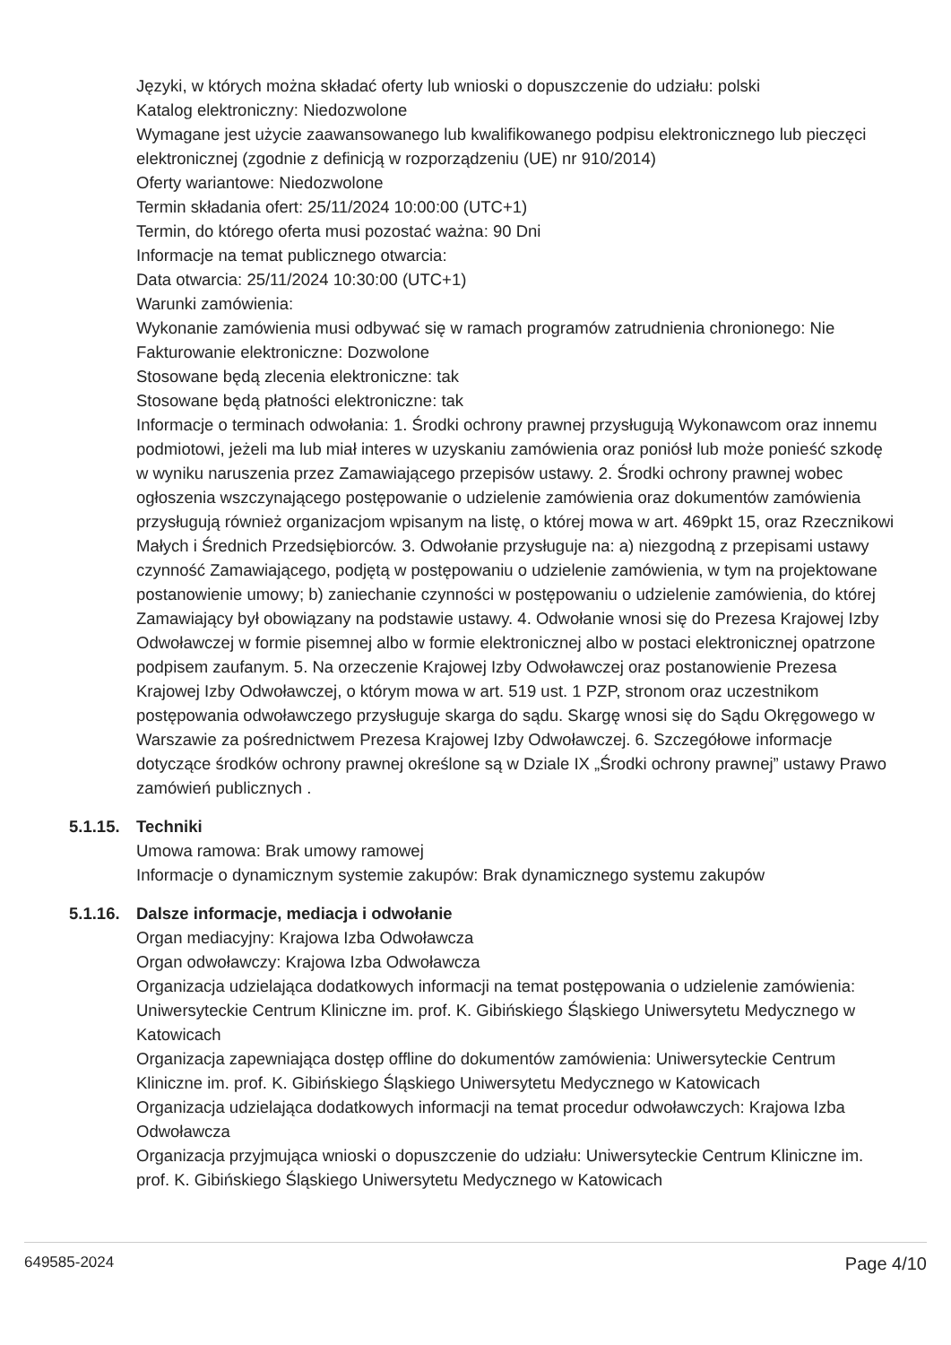Języki, w których można składać oferty lub wnioski o dopuszczenie do udziału: polski
Katalog elektroniczny: Niedozwolone
Wymagane jest użycie zaawansowanego lub kwalifikowanego podpisu elektronicznego lub pieczęci elektronicznej (zgodnie z definicją w rozporządzeniu (UE) nr 910/2014)
Oferty wariantowe: Niedozwolone
Termin składania ofert: 25/11/2024 10:00:00 (UTC+1)
Termin, do którego oferta musi pozostać ważna: 90 Dni
Informacje na temat publicznego otwarcia:
Data otwarcia: 25/11/2024 10:30:00 (UTC+1)
Warunki zamówienia:
Wykonanie zamówienia musi odbywać się w ramach programów zatrudnienia chronionego: Nie
Fakturowanie elektroniczne: Dozwolone
Stosowane będą zlecenia elektroniczne: tak
Stosowane będą płatności elektroniczne: tak
Informacje o terminach odwołania: 1. Środki ochrony prawnej przysługują Wykonawcom oraz innemu podmiotowi, jeżeli ma lub miał interes w uzyskaniu zamówienia oraz poniósł lub może ponieść szkodę w wyniku naruszenia przez Zamawiającego przepisów ustawy. 2. Środki ochrony prawnej wobec ogłoszenia wszczynającego postępowanie o udzielenie zamówienia oraz dokumentów zamówienia przysługują również organizacjom wpisanym na listę, o której mowa w art. 469pkt 15, oraz Rzecznikowi Małych i Średnich Przedsiębiorców. 3. Odwołanie przysługuje na: a) niezgodną z przepisami ustawy czynność Zamawiającego, podjętą w postępowaniu o udzielenie zamówienia, w tym na projektowane postanowienie umowy; b) zaniechanie czynności w postępowaniu o udzielenie zamówienia, do której Zamawiający był obowiązany na podstawie ustawy. 4. Odwołanie wnosi się do Prezesa Krajowej Izby Odwoławczej w formie pisemnej albo w formie elektronicznej albo w postaci elektronicznej opatrzone podpisem zaufanym. 5. Na orzeczenie Krajowej Izby Odwoławczej oraz postanowienie Prezesa Krajowej Izby Odwoławczej, o którym mowa w art. 519 ust. 1 PZP, stronom oraz uczestnikom postępowania odwoławczego przysługuje skarga do sądu. Skargę wnosi się do Sądu Okręgowego w Warszawie za pośrednictwem Prezesa Krajowej Izby Odwoławczej. 6. Szczegółowe informacje dotyczące środków ochrony prawnej określone są w Dziale IX „Środki ochrony prawnej” ustawy Prawo zamówień publicznych .
5.1.15. Techniki
Umowa ramowa: Brak umowy ramowej
Informacje o dynamicznym systemie zakupów: Brak dynamicznego systemu zakupów
5.1.16. Dalsze informacje, mediacja i odwołanie
Organ mediacyjny: Krajowa Izba Odwoławcza
Organ odwoławczy: Krajowa Izba Odwoławcza
Organizacja udzielająca dodatkowych informacji na temat postępowania o udzielenie zamówienia: Uniwersyteckie Centrum Kliniczne im. prof. K. Gibińskiego Śląskiego Uniwersytetu Medycznego w Katowicach
Organizacja zapewniająca dostęp offline do dokumentów zamówienia: Uniwersyteckie Centrum Kliniczne im. prof. K. Gibińskiego Śląskiego Uniwersytetu Medycznego w Katowicach
Organizacja udzielająca dodatkowych informacji na temat procedur odwoławczych: Krajowa Izba Odwoławcza
Organizacja przyjmująca wnioski o dopuszczenie do udziału: Uniwersyteckie Centrum Kliniczne im. prof. K. Gibińskiego Śląskiego Uniwersytetu Medycznego w Katowicach
649585-2024 Page 4/10